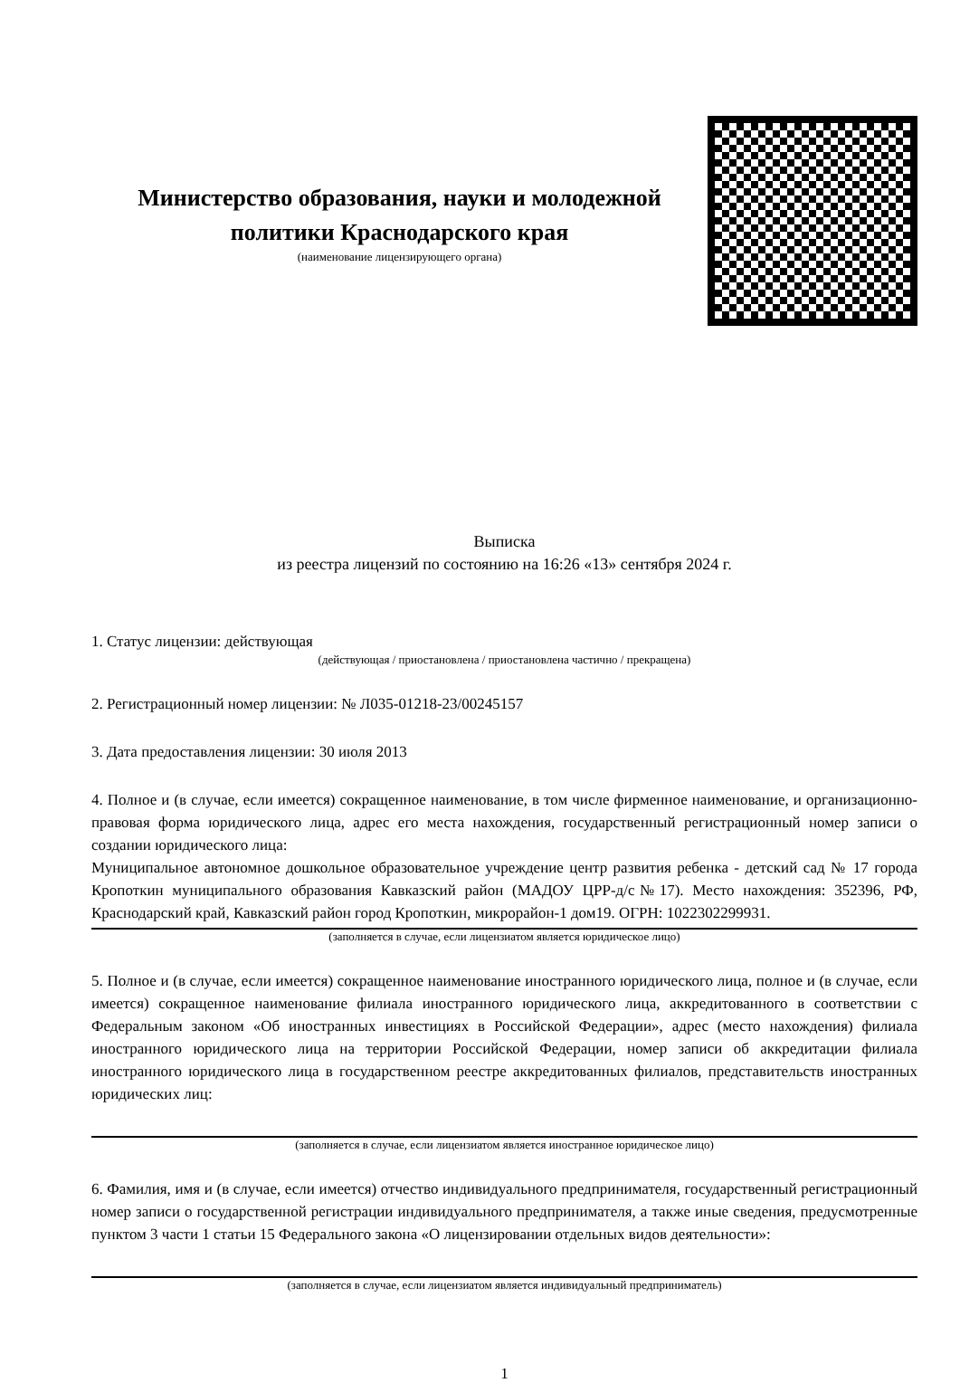Министерство образования, науки и молодежной политики Краснодарского края
(наименование лицензирующего органа)
Выписка
из реестра лицензий по состоянию на 16:26 «13» сентября 2024 г.
1. Статус лицензии: действующая
(действующая / приостановлена / приостановлена частично / прекращена)
2. Регистрационный номер лицензии: № Л035-01218-23/00245157
3. Дата предоставления лицензии: 30 июля 2013
4. Полное и (в случае, если имеется) сокращенное наименование, в том числе фирменное наименование, и организационно-правовая форма юридического лица, адрес его места нахождения, государственный регистрационный номер записи о создании юридического лица:
Муниципальное автономное дошкольное образовательное учреждение центр развития ребенка - детский сад № 17 города Кропоткин муниципального образования Кавказский район (МАДОУ ЦРР-д/с№17). Место нахождения: 352396, РФ, Краснодарский край, Кавказский район город Кропоткин, микрорайон-1 дом19. ОГРН: 1022302299931.
(заполняется в случае, если лицензиатом является юридическое лицо)
5. Полное и (в случае, если имеется) сокращенное наименование иностранного юридического лица, полное и (в случае, если имеется) сокращенное наименование филиала иностранного юридического лица, аккредитованного в соответствии с Федеральным законом «Об иностранных инвестициях в Российской Федерации», адрес (место нахождения) филиала иностранного юридического лица на территории Российской Федерации, номер записи об аккредитации филиала иностранного юридического лица в государственном реестре аккредитованных филиалов, представительств иностранных юридических лиц:
(заполняется в случае, если лицензиатом является иностранное юридическое лицо)
6. Фамилия, имя и (в случае, если имеется) отчество индивидуального предпринимателя, государственный регистрационный номер записи о государственной регистрации индивидуального предпринимателя, а также иные сведения, предусмотренные пунктом 3 части 1 статьи 15 Федерального закона «О лицензировании отдельных видов деятельности»:
(заполняется в случае, если лицензиатом является индивидуальный предприниматель)
1